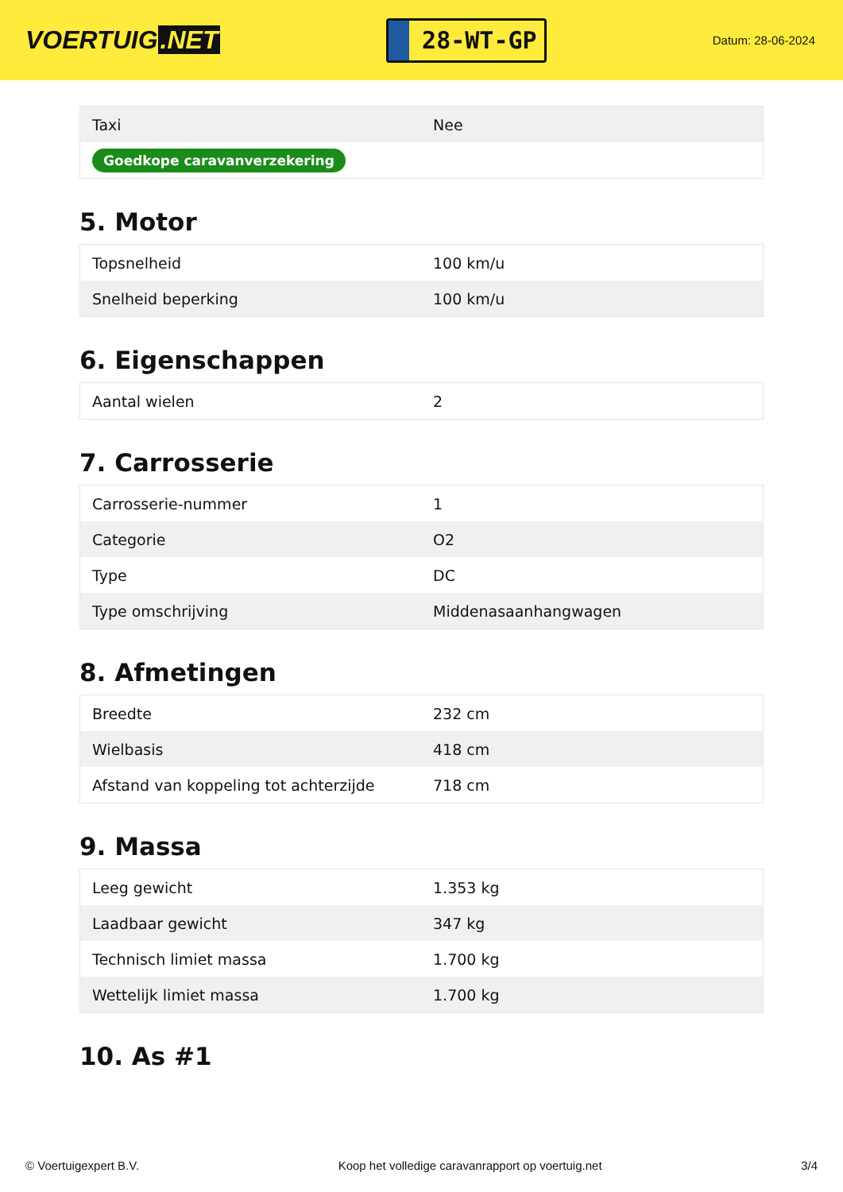VOERTUIG.NET
28-WT-GP
Datum: 28-06-2024
| Taxi | Nee |
| Goedkope caravanverzekering | |
5. Motor
| Topsnelheid | 100 km/u |
| Snelheid beperking | 100 km/u |
6. Eigenschappen
| Aantal wielen | 2 |
7. Carrosserie
| Carrosserie-nummer | 1 |
| Categorie | O2 |
| Type | DC |
| Type omschrijving | Middenasaanhangwagen |
8. Afmetingen
| Breedte | 232 cm |
| Wielbasis | 418 cm |
| Afstand van koppeling tot achterzijde | 718 cm |
9. Massa
| Leeg gewicht | 1.353 kg |
| Laadbaar gewicht | 347 kg |
| Technisch limiet massa | 1.700 kg |
| Wettelijk limiet massa | 1.700 kg |
10. As #1
© Voertuigexpert B.V. Koop het volledige caravanrapport op voertuig.net 3/4